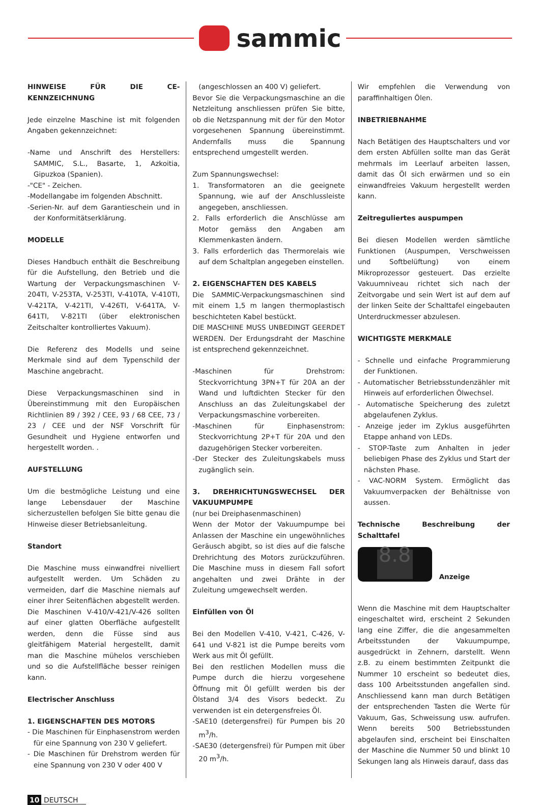sammic
HINWEISE FÜR DIE CE-KENNZEICHNUNG
Jede einzelne Maschine ist mit folgenden Angaben gekennzeichnet:
-Name und Anschrift des Herstellers: SAMMIC, S.L., Basarte, 1, Azkoitia, Gipuzkoa (Spanien).
-"CE" - Zeichen.
-Modellangabe im folgenden Abschnitt.
-Serien-Nr. auf dem Garantieschein und in der Konformitätserklärung.
MODELLE
Dieses Handbuch enthält die Beschreibung für die Aufstellung, den Betrieb und die Wartung der Verpackungsmaschinen V-204TI, V-253TA, V-253TI, V-410TA, V-410TI, V-421TA, V-421TI, V-426TI, V-641TA, V-641TI, V-821TI (über elektronischen Zeitschalter kontrolliertes Vakuum).
Die Referenz des Modells und seine Merkmale sind auf dem Typenschild der Maschine angebracht.
Diese Verpackungsmaschinen sind in Übereinstimmung mit den Europäischen Richtlinien 89 / 392 / CEE, 93 / 68 CEE, 73 / 23 / CEE und der NSF Vorschrift für Gesundheit und Hygiene entworfen und hergestellt worden. .
AUFSTELLUNG
Um die bestmögliche Leistung und eine lange Lebensdauer der Maschine sicherzustellen befolgen Sie bitte genau die Hinweise dieser Betriebsanleitung.
Standort
Die Maschine muss einwandfrei nivelliert aufgestellt werden. Um Schäden zu vermeiden, darf die Maschine niemals auf einer ihrer Seitenflächen abgestellt werden. Die Maschinen V-410/V-421/V-426 sollten auf einer glatten Oberfläche aufgestellt werden, denn die Füsse sind aus gleitfähigem Material hergestellt, damit man die Maschine mühelos verschieben und so die Aufstellfläche besser reinigen kann.
Electrischer Anschluss
1. EIGENSCHAFTEN DES MOTORS
- Die Maschinen für Einphasenstrom werden für eine Spannung von 230 V geliefert.
- Die Maschinen für Drehstrom werden für eine Spannung von 230 V oder 400 V
(angeschlossen an 400 V) geliefert.
Bevor Sie die Verpackungsmaschine an die Netzleitung anschliessen prüfen Sie bitte, ob die Netzspannung mit der für den Motor vorgesehenen Spannung übereinstimmt. Andernfalls muss die Spannung entsprechend umgestellt werden.
Zum Spannungswechsel:
1. Transformatoren an die geeignete Spannung, wie auf der Anschlussleiste angegeben, anschliessen.
2. Falls erforderlich die Anschlüsse am Motor gemäss den Angaben am Klemmenkasten ändern.
3. Falls erforderlich das Thermorelais wie auf dem Schaltplan angegeben einstellen.
2. EIGENSCHAFTEN DES KABELS
Die SAMMIC-Verpackungsmaschinen sind mit einem 1,5 m langen thermoplastisch beschichteten Kabel bestückt.
DIE MASCHINE MUSS UNBEDINGT GEERDET WERDEN. Der Erdungsdraht der Maschine ist entsprechend gekennzeichnet.
-Maschinen für Drehstrom: Steckvorrichtung 3PN+T für 20A an der Wand und luftdichten Stecker für den Anschluss an das Zuleitungskabel der Verpackungsmaschine vorbereiten.
-Maschinen für Einphasenstrom: Steckvorrichtung 2P+T für 20A und den dazugehörigen Stecker vorbereiten.
-Der Stecker des Zuleitungskabels muss zugänglich sein.
3. DREHRICHTUNGSWECHSEL DER VAKUUMPUMPE
(nur bei Dreiphasenmaschinen)
Wenn der Motor der Vakuumpumpe bei Anlassen der Maschine ein ungewöhnliches Geräusch abgibt, so ist dies auf die falsche Drehrichtung des Motors zurückzuführen. Die Maschine muss in diesem Fall sofort angehalten und zwei Drähte in der Zuleitung umgewechselt werden.
Einfüllen von Öl
Bei den Modellen V-410, V-421, C-426, V-641 und V-821 ist die Pumpe bereits vom Werk aus mit Öl gefüllt.
Bei den restlichen Modellen muss die Pumpe durch die hierzu vorgesehene Öffnung mit Öl gefüllt werden bis der Ölstand 3/4 des Visors bedeckt. Zu verwenden ist ein detergensfreies Öl.
-SAE10 (detergensfrei) für Pumpen bis 20 m<sup>3</sup>/h.
-SAE30 (detergensfrei) für Pumpen mit über 20 m<sup>3</sup>/h.
Wir empfehlen die Verwendung von paraffinhaltigen Ölen.
INBETRIEBNAHME
Nach Betätigen des Hauptschalters und vor dem ersten Abfüllen sollte man das Gerät mehrmals im Leerlauf arbeiten lassen, damit das Öl sich erwärmen und so ein einwandfreies Vakuum hergestellt werden kann.
Zeitreguliertes auspumpen
Bei diesen Modellen werden sämtliche Funktionen (Auspumpen, Verschweissen und Softbelüftung) von einem Mikroprozessor gesteuert. Das erzielte Vakuumniveau richtet sich nach der Zeitvorgabe und sein Wert ist auf dem auf der linken Seite der Schalttafel eingebauten Unterdruckmesser abzulesen.
WICHTIGSTE MERKMALE
- Schnelle und einfache Programmierung der Funktionen.
- Automatischer Betriebsstundenzähler mit Hinweis auf erforderlichen Ölwechsel.
- Automatische Speicherung des zuletzt abgelaufenen Zyklus.
- Anzeige jeder im Zyklus ausgeführten Etappe anhand von LEDs.
- STOP-Taste zum Anhalten in jeder beliebigen Phase des Zyklus und Start der nächsten Phase.
- VAC-NORM System. Ermöglicht das Vakuumverpacken der Behältnisse von aussen.
Technische Beschreibung der Schalttafel
8.8
Anzeige
Wenn die Maschine mit dem Hauptschalter eingeschaltet wird, erscheint 2 Sekunden lang eine Ziffer, die die angesammelten Arbeitsstunden der Vakuumpumpe, ausgedrückt in Zehnern, darstellt. Wenn z.B. zu einem bestimmten Zeitpunkt die Nummer 10 erscheint so bedeutet dies, dass 100 Arbeitsstunden angefallen sind. Anschliessend kann man durch Betätigen der entsprechenden Tasten die Werte für Vakuum, Gas, Schweissung usw. aufrufen. Wenn bereits 500 Betriebsstunden abgelaufen sind, erscheint bei Einschalten der Maschine die Nummer 50 und blinkt 10 Sekungen lang als Hinweis darauf, dass das
10 DEUTSCH